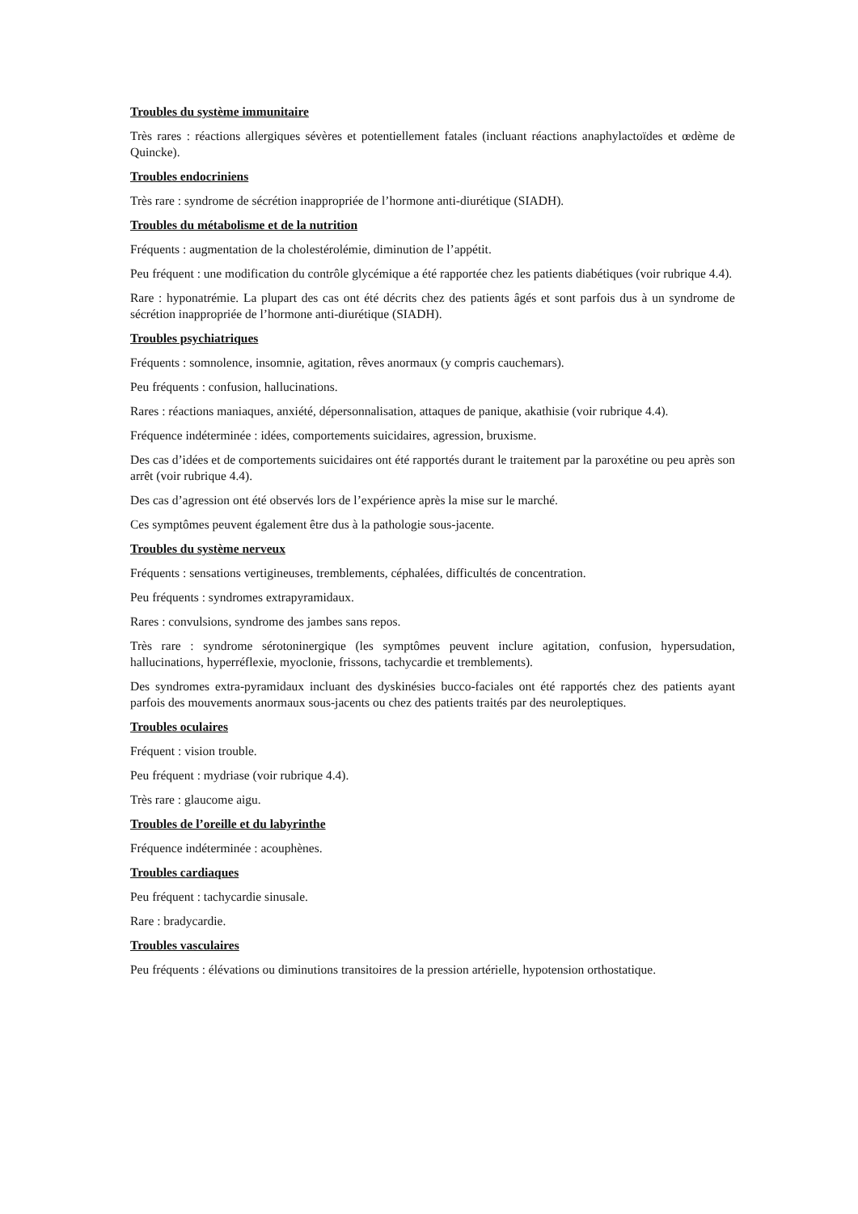Troubles du système immunitaire
Très rares : réactions allergiques sévères et potentiellement fatales (incluant réactions anaphylactoïdes et œdème de Quincke).
Troubles endocriniens
Très rare : syndrome de sécrétion inappropriée de l’hormone anti-diurétique (SIADH).
Troubles du métabolisme et de la nutrition
Fréquents : augmentation de la cholestérolémie, diminution de l’appétit.
Peu fréquent : une modification du contrôle glycémique a été rapportée chez les patients diabétiques (voir rubrique 4.4).
Rare : hyponatrémie. La plupart des cas ont été décrits chez des patients âgés et sont parfois dus à un syndrome de sécrétion inappropriée de l’hormone anti-diurétique (SIADH).
Troubles psychiatriques
Fréquents : somnolence, insomnie, agitation, rêves anormaux (y compris cauchemars).
Peu fréquents : confusion, hallucinations.
Rares : réactions maniaques, anxiété, dépersonnalisation, attaques de panique, akathisie (voir rubrique 4.4).
Fréquence indéterminée : idées, comportements suicidaires, agression, bruxisme.
Des cas d’idées et de comportements suicidaires ont été rapportés durant le traitement par la paroxétine ou peu après son arrêt (voir rubrique 4.4).
Des cas d’agression ont été observés lors de l’expérience après la mise sur le marché.
Ces symptômes peuvent également être dus à la pathologie sous-jacente.
Troubles du système nerveux
Fréquents : sensations vertigineuses, tremblements, céphalées, difficultés de concentration.
Peu fréquents : syndromes extrapyramidaux.
Rares : convulsions, syndrome des jambes sans repos.
Très rare : syndrome sérotoninergique (les symptômes peuvent inclure agitation, confusion, hypersudation, hallucinations, hyperréflexie, myoclonie, frissons, tachycardie et tremblements).
Des syndromes extra-pyramidaux incluant des dyskinésies bucco-faciales ont été rapportés chez des patients ayant parfois des mouvements anormaux sous-jacents ou chez des patients traités par des neuroleptiques.
Troubles oculaires
Fréquent : vision trouble.
Peu fréquent : mydriase (voir rubrique 4.4).
Très rare : glaucome aigu.
Troubles de l’oreille et du labyrinthe
Fréquence indéterminée : acouphènes.
Troubles cardiaques
Peu fréquent : tachycardie sinusale.
Rare : bradycardie.
Troubles vasculaires
Peu fréquents : élévations ou diminutions transitoires de la pression artérielle, hypotension orthostatique.